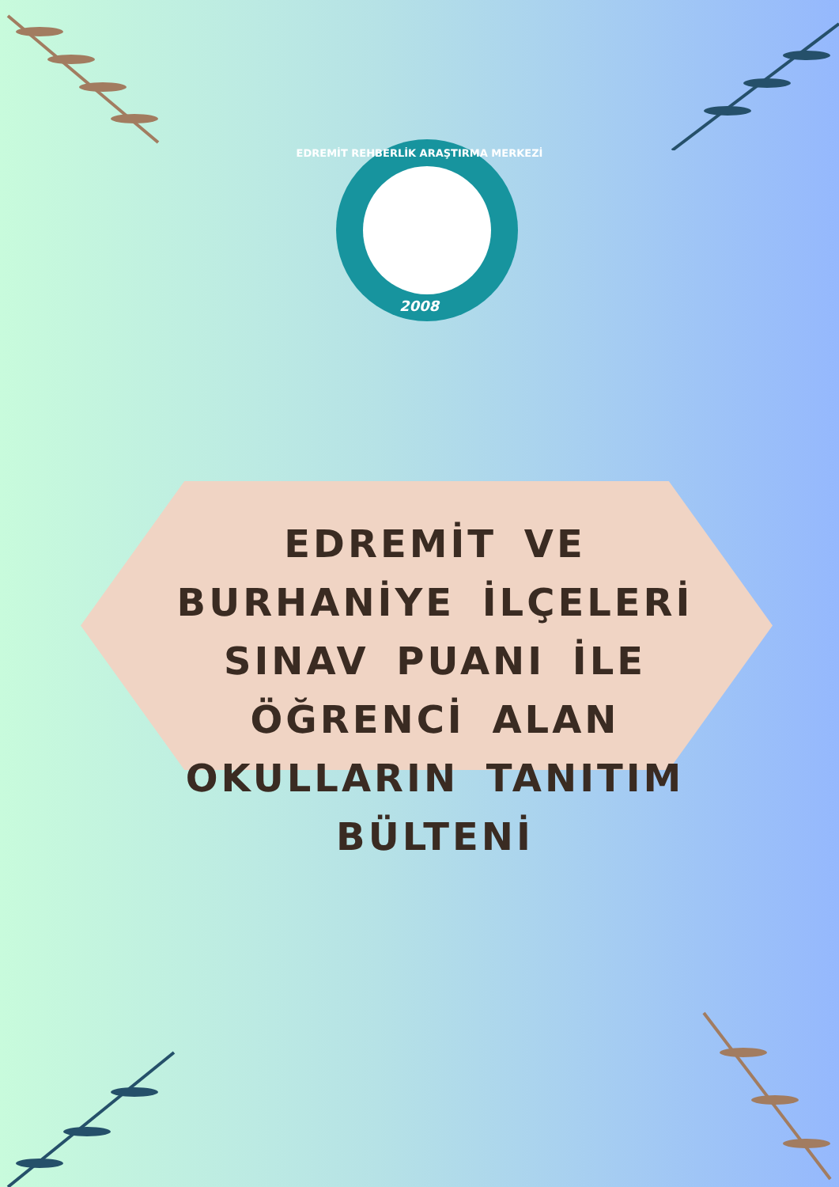EDREMİT REHBERLİK ARAŞTIRMA MERKEZİ
2008
EDREMİT VE BURHANİYE İLÇELERİ SINAV PUANI İLE ÖĞRENCİ ALAN OKULLARIN TANITIM BÜLTENİ